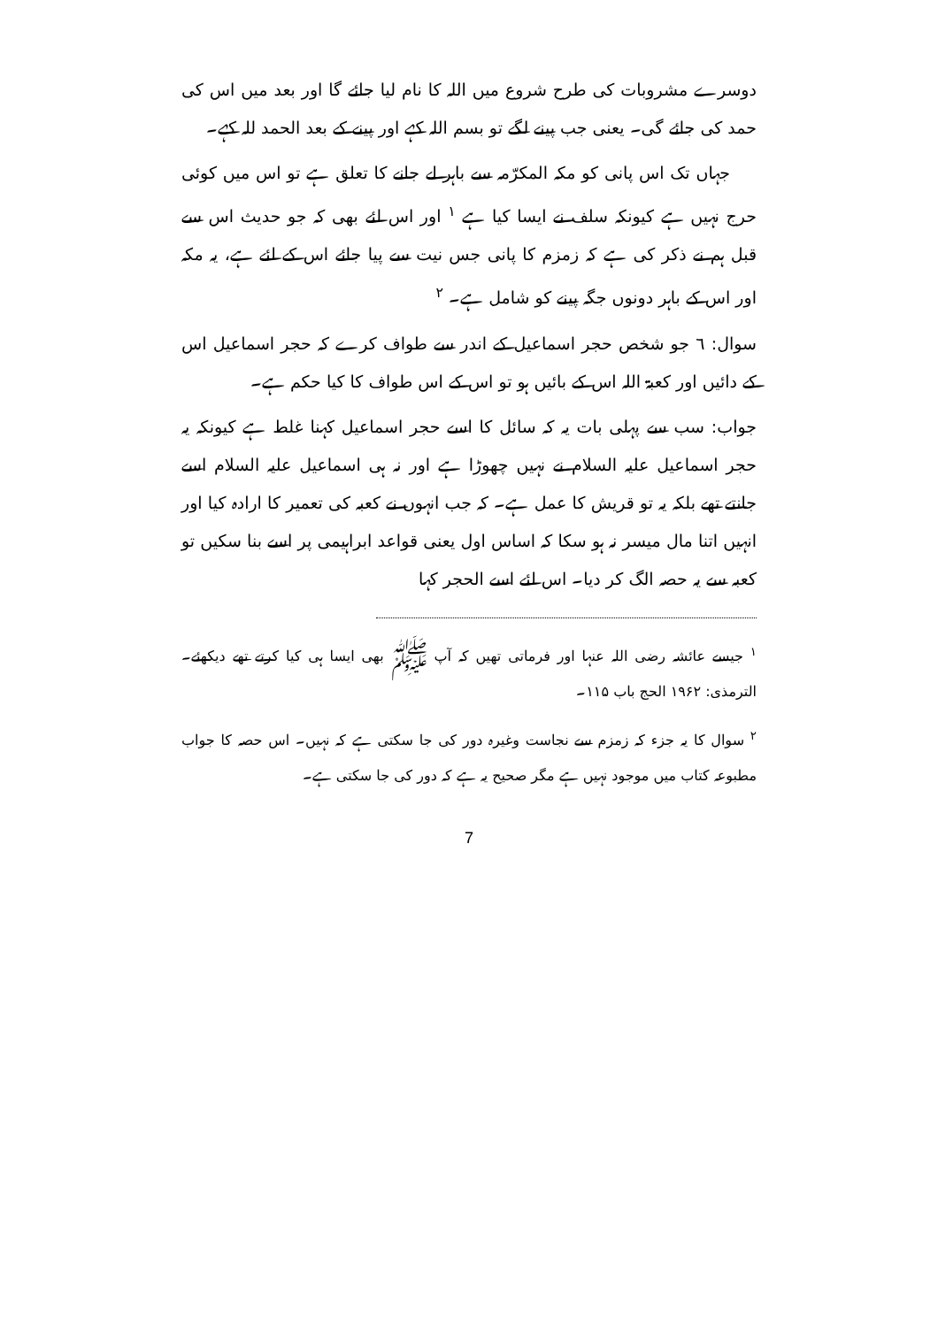دوسرے مشروبات کی طرح شروع میں اللہ کا نام لیا جائے گا اور بعد میں اس کی حمد کی جائے گی۔ یعنی جب پینے لگے تو بسم اللہ کہے اور پینے کے بعد الحمد للہ کہے۔
جہاں تک اس پانی کو مکہ المکرّمہ سے باہر لے جانے کا تعلق ہے تو اس میں کوئی حرج نہیں ہے کیونکہ سلف نے ایسا کیا ہے <sup>۱</sup> اور اس لئے بھی کہ جو حدیث اس سے قبل ہم نے ذکر کی ہے کہ زمزم کا پانی جس نیت سے پیا جائے اس کے لئے ہے، یہ مکہ اور اس کے باہر دونوں جگہ پینے کو شامل ہے۔ <sup>۲</sup>
سوال: ٦ جو شخص حجر اسماعیل کے اندر سے طواف کرے کہ حجر اسماعیل اس کے دائیں اور کعبۃ اللہ اس کے بائیں ہو تو اس کے اس طواف کا کیا حکم ہے۔
جواب: سب سے پہلی بات یہ کہ سائل کا اسے حجر اسماعیل کہنا غلط ہے کیونکہ یہ حجر اسماعیل علیہ السلام نے نہیں چھوڑا ہے اور نہ ہی اسماعیل علیہ السلام اسے جانتے تھے بلکہ یہ تو قریش کا عمل ہے۔ کہ جب انہوں نے کعبہ کی تعمیر کا ارادہ کیا اور انہیں اتنا مال میسر نہ ہو سکا کہ اساس اول یعنی قواعد ابراہیمی پر اسے بنا سکیں تو کعبہ سے یہ حصہ الگ کر دیا۔ اس لئے اسے الحجر کہا
<sup>۱</sup> جیسے عائشہ رضی اللہ عنہا اور فرماتی تھیں کہ آپ ﷺ بھی ایسا ہی کیا کرتے تھے دیکھئے۔ الترمذی: ۱۹۶۲ الحج باب ۱۱۵۔
<sup>۲</sup> سوال کا یہ جزء کہ زمزم سے نجاست وغیرہ دور کی جا سکتی ہے کہ نہیں۔ اس حصہ کا جواب مطبوعہ کتاب میں موجود نہیں ہے مگر صحیح یہ ہے کہ دور کی جا سکتی ہے۔
7